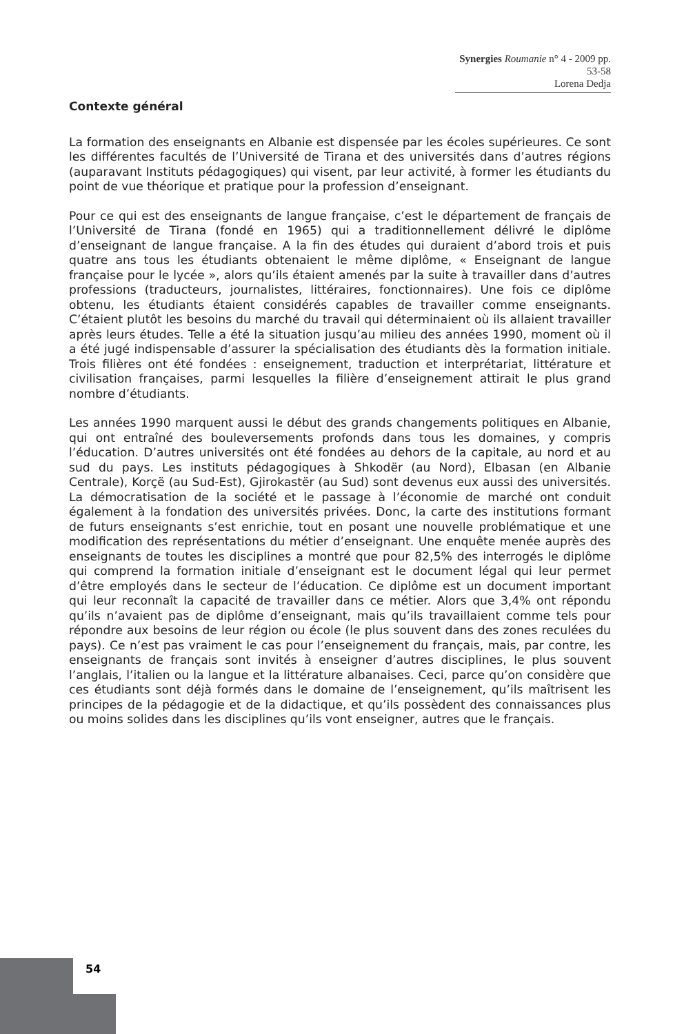Synergies Roumanie n° 4 - 2009 pp. 53-58
Lorena Dedja
Contexte général
La formation des enseignants en Albanie est dispensée par les écoles supérieures. Ce sont les différentes facultés de l’Université de Tirana et des universités dans d’autres régions (auparavant Instituts pédagogiques) qui visent, par leur activité, à former les étudiants du point de vue théorique et pratique pour la profession d’enseignant.
Pour ce qui est des enseignants de langue française, c’est le département de français de l’Université de Tirana (fondé en 1965) qui a traditionnellement délivré le diplôme d’enseignant de langue française. A la fin des études qui duraient d’abord trois et puis quatre ans tous les étudiants obtenaient le même diplôme, « Enseignant de langue française pour le lycée », alors qu’ils étaient amenés par la suite à travailler dans d’autres professions (traducteurs, journalistes, littéraires, fonctionnaires). Une fois ce diplôme obtenu, les étudiants étaient considérés capables de travailler comme enseignants. C’étaient plutôt les besoins du marché du travail qui déterminaient où ils allaient travailler après leurs études. Telle a été la situation jusqu’au milieu des années 1990, moment où il a été jugé indispensable d’assurer la spécialisation des étudiants dès la formation initiale. Trois filières ont été fondées : enseignement, traduction et interprétariat, littérature et civilisation françaises, parmi lesquelles la filière d’enseignement attirait le plus grand nombre d’étudiants.
Les années 1990 marquent aussi le début des grands changements politiques en Albanie, qui ont entraîné des bouleversements profonds dans tous les domaines, y compris l’éducation. D’autres universités ont été fondées au dehors de la capitale, au nord et au sud du pays. Les instituts pédagogiques à Shkodër (au Nord), Elbasan (en Albanie Centrale), Korçë (au Sud-Est), Gjirokastër (au Sud) sont devenus eux aussi des universités. La démocratisation de la société et le passage à l’économie de marché ont conduit également à la fondation des universités privées. Donc, la carte des institutions formant de futurs enseignants s’est enrichie, tout en posant une nouvelle problématique et une modification des représentations du métier d’enseignant. Une enquête menée auprès des enseignants de toutes les disciplines a montré que pour 82,5% des interrogés le diplôme qui comprend la formation initiale d’enseignant est le document légal qui leur permet d’être employés dans le secteur de l’éducation. Ce diplôme est un document important qui leur reconnaît la capacité de travailler dans ce métier. Alors que 3,4% ont répondu qu’ils n’avaient pas de diplôme d’enseignant, mais qu’ils travaillaient comme tels pour répondre aux besoins de leur région ou école (le plus souvent dans des zones reculées du pays). Ce n’est pas vraiment le cas pour l’enseignement du français, mais, par contre, les enseignants de français sont invités à enseigner d’autres disciplines, le plus souvent l’anglais, l’italien ou la langue et la littérature albanaises. Ceci, parce qu’on considère que ces étudiants sont déjà formés dans le domaine de l’enseignement, qu’ils maîtrisent les principes de la pédagogie et de la didactique, et qu’ils possèdent des connaissances plus ou moins solides dans les disciplines qu’ils vont enseigner, autres que le français.
54